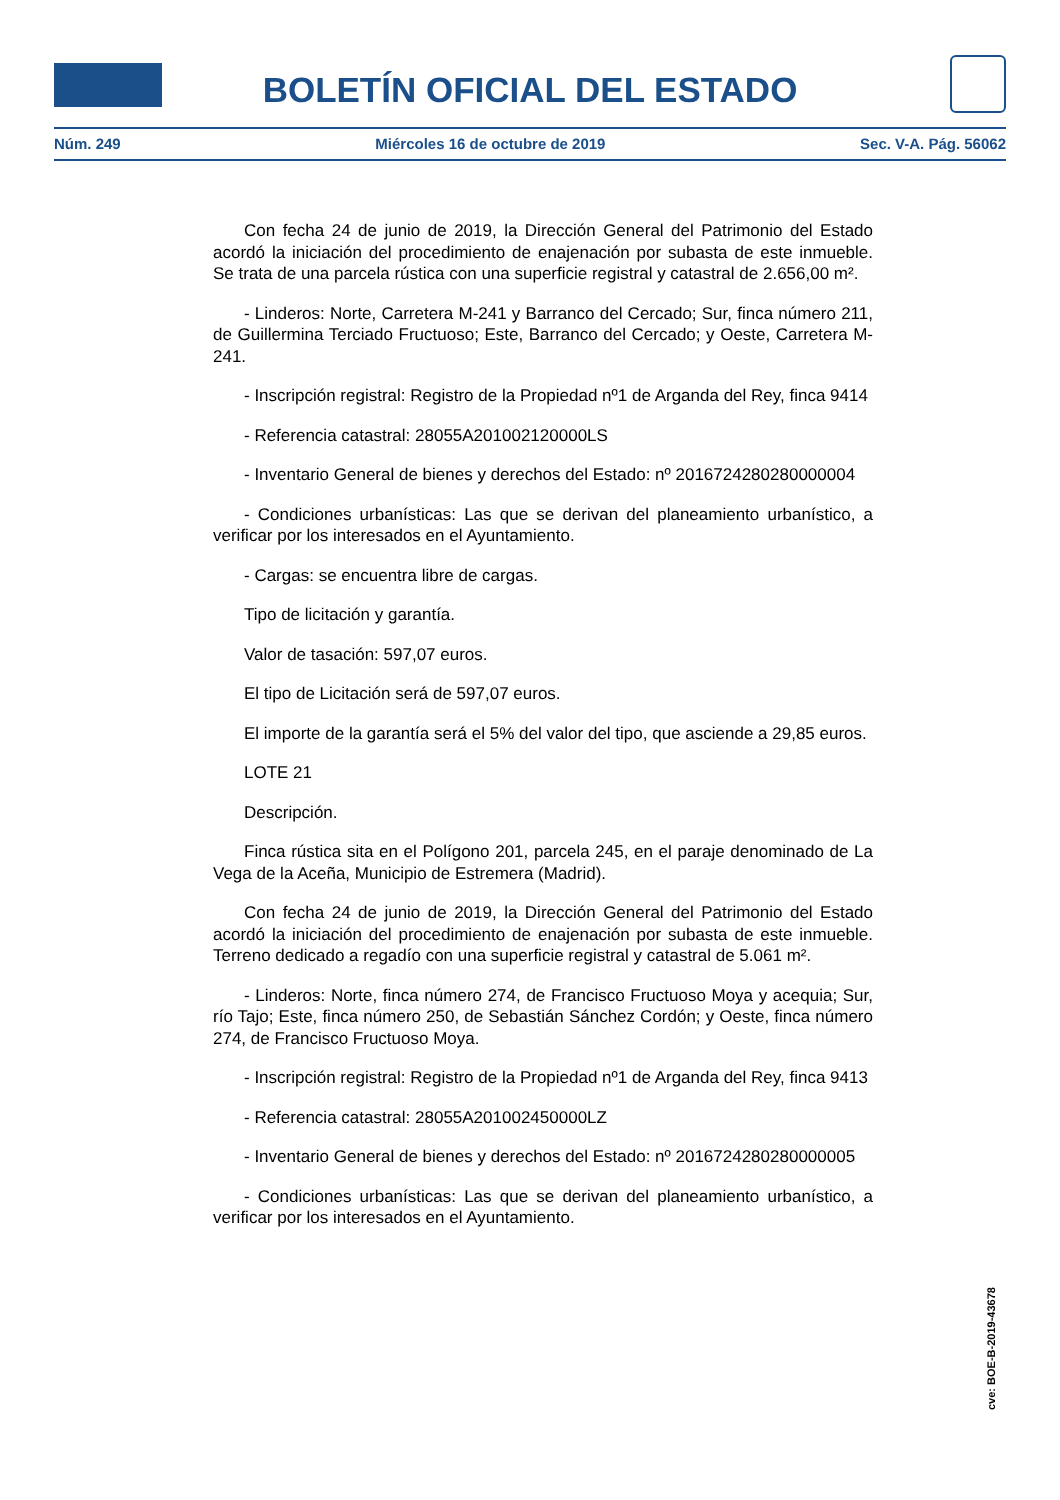BOLETÍN OFICIAL DEL ESTADO
Núm. 249 Miércoles 16 de octubre de 2019 Sec. V-A. Pág. 56062
Con fecha 24 de junio de 2019, la Dirección General del Patrimonio del Estado acordó la iniciación del procedimiento de enajenación por subasta de este inmueble. Se trata de una parcela rústica con una superficie registral y catastral de 2.656,00 m².
- Linderos: Norte, Carretera M-241 y Barranco del Cercado; Sur, finca número 211, de Guillermina Terciado Fructuoso; Este, Barranco del Cercado; y Oeste, Carretera M-241.
- Inscripción registral: Registro de la Propiedad nº1 de Arganda del Rey, finca 9414
- Referencia catastral: 28055A201002120000LS
- Inventario General de bienes y derechos del Estado: nº 2016724280280000004
- Condiciones urbanísticas: Las que se derivan del planeamiento urbanístico, a verificar por los interesados en el Ayuntamiento.
- Cargas: se encuentra libre de cargas.
Tipo de licitación y garantía.
Valor de tasación: 597,07 euros.
El tipo de Licitación será de 597,07 euros.
El importe de la garantía será el 5% del valor del tipo, que asciende a 29,85 euros.
LOTE 21
Descripción.
Finca rústica sita en el Polígono 201, parcela 245, en el paraje denominado de La Vega de la Aceña, Municipio de Estremera (Madrid).
Con fecha 24 de junio de 2019, la Dirección General del Patrimonio del Estado acordó la iniciación del procedimiento de enajenación por subasta de este inmueble. Terreno dedicado a regadío con una superficie registral y catastral de 5.061 m².
- Linderos: Norte, finca número 274, de Francisco Fructuoso Moya y acequia; Sur, río Tajo; Este, finca número 250, de Sebastián Sánchez Cordón; y Oeste, finca número 274, de Francisco Fructuoso Moya.
- Inscripción registral: Registro de la Propiedad nº1 de Arganda del Rey, finca 9413
- Referencia catastral: 28055A201002450000LZ
- Inventario General de bienes y derechos del Estado: nº 2016724280280000005
- Condiciones urbanísticas: Las que se derivan del planeamiento urbanístico, a verificar por los interesados en el Ayuntamiento.
cve: BOE-B-2019-43678